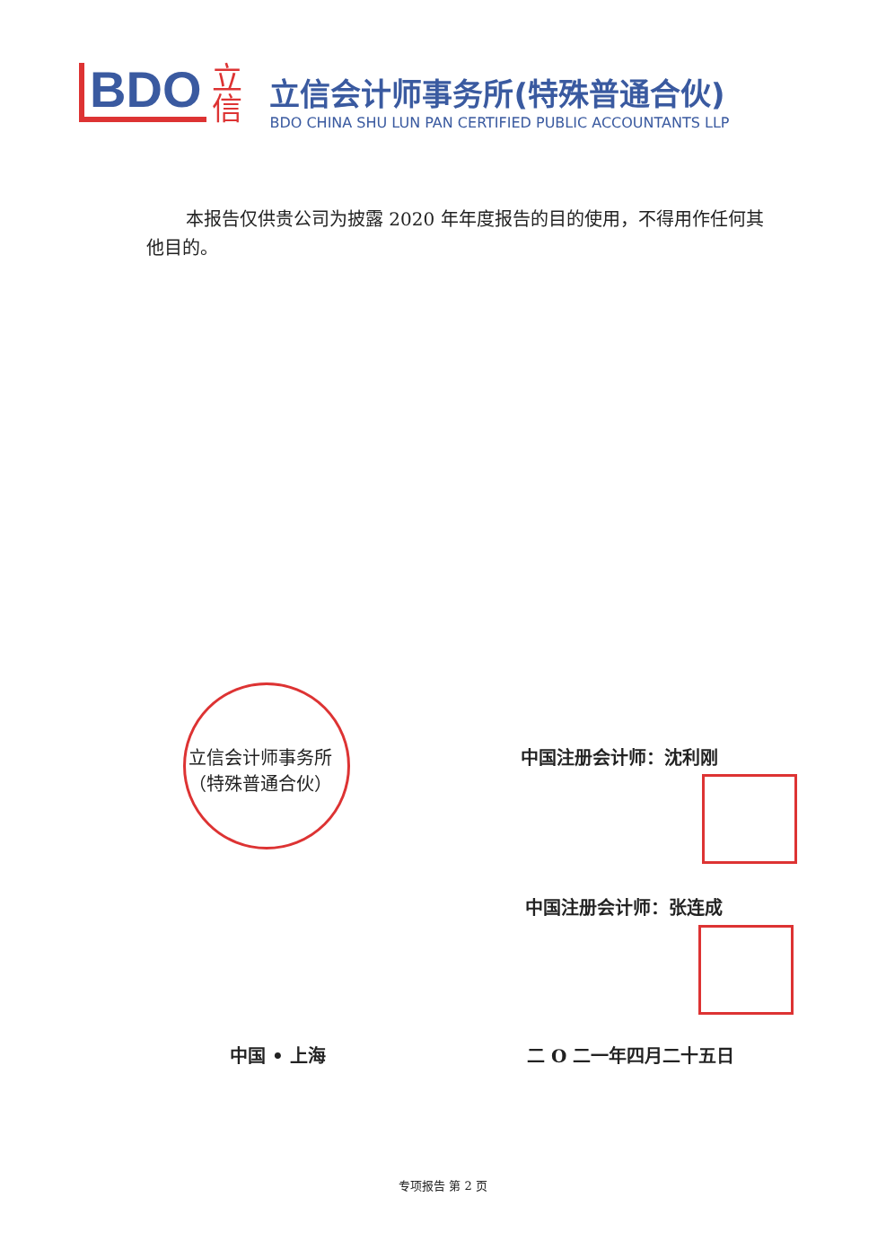BDO
立
信
立信会计师事务所(特殊普通合伙)
BDO CHINA SHU LUN PAN CERTIFIED PUBLIC ACCOUNTANTS LLP
本报告仅供贵公司为披露 2020 年年度报告的目的使用，不得用作任何其他目的。
立信会计师事务所
（特殊普通合伙）
中国注册会计师：沈利刚
中国注册会计师：张连成
中国 • 上海 二 O 二一年四月二十五日
专项报告 第 2 页